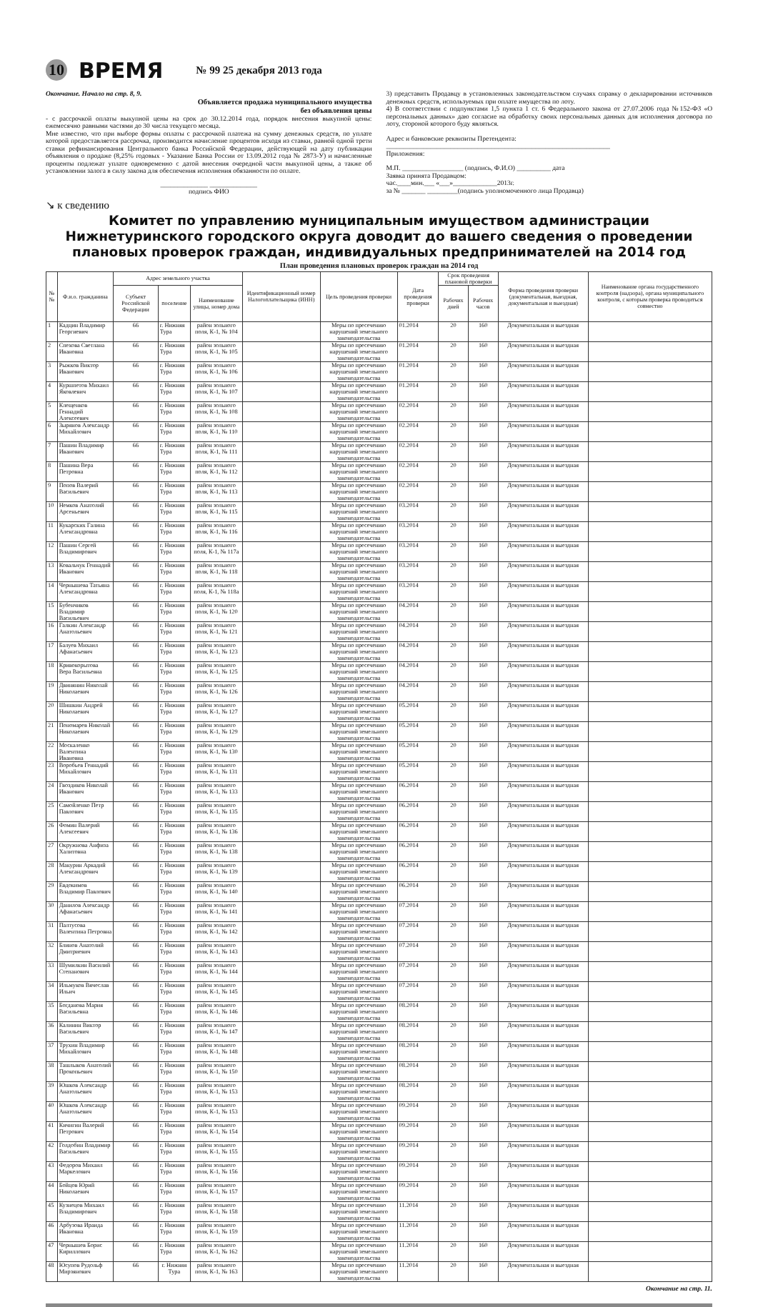10
ВРЕМЯ
№ 99 25 декабря 2013 года
Окончание. Начало на стр. 8, 9.
Объявляется продажа муниципального имущества
без объявления цены
- с рассрочкой оплаты выкупной цены на срок до 30.12.2014 года, порядок внесения выкупной цены: ежемесячно равными частями до 30 числа текущего месяца.
Мне известно, что при выборе формы оплаты с рассрочкой платежа на сумму денежных средств, по уплате которой предоставляется рассрочка, производится начисление процентов исходя из ставки, равной одной трети ставки рефинансирования Центрального банка Российской Федерации, действующей на дату публикации объявления о продаже (8,25% годовых - Указание Банка России от 13.09.2012 года № 2873-У) и начисленные проценты подлежат уплате одновременно с датой внесения очередной части выкупной цены, а также об установлении залога в силу закона для обеспечения исполнения обязанности по оплате.
______________ ______________
подпись ФИО
3) представить Продавцу в установленных законодательством случаях справку о декларировании источников денежных средств, используемых при оплате имущества по лоту.
4) В соответствии с подпунктами 1,5 пункта 1 ст. 6 Федерального закона от 27.07.2006 года №152-ФЗ «О персональных данных» даю согласие на обработку своих персональных данных для исполнения договора по лоту, стороной которого буду являться.
Адрес и банковские реквизиты Претендента:
__________________________________________________________________
Приложения:
М.П. __________________ (подпись, Ф.И.О) __________ дата
Заявка принята Продавцом:
час.____мин.___ «___»_____________2013г.
за № _______ _________(подпись уполномоченного лица Продавца)
↘ к сведению
Комитет по управлению муниципальным имуществом администрации Нижнетуринского городского округа доводит до вашего сведения о проведении плановых проверок граждан, индивидуальных предпринимателей на 2014 год
План проведения плановых проверок граждан на 2014 год
| № № | Ф.и.о. гражданина | Адрес земельного участка | | | Идентификационный номер Налогоплательщика (ИНН) | Цель проведения проверки | Дата проведения проверки | Срок проведения плановой проверки | | Форма проведения проверки (документальная, выездная, документальная и выездная) | Наименование органа государственного контроля (надзора), органа муниципального контроля, с которым проверка проводиться совместно |
| --- | --- | --- | --- | --- | --- | --- | --- | --- | --- | --- | --- |
| | | Субъект Российской Федерации | поселение | Наименование улицы, номер дома | | | | Рабочих дней | Рабочих часов | | |
| 1 | Кадцин Владимир Георгиевич | 66 | г. Нижняя Тура | район зольного поля, К-1, № 104 | | Меры по пресечению нарушений земельного законодательства | 01.2014 | 20 | 160 | Документальная и выездная | |
| 2 | Спехова Светлана Ивановна | 66 | г. Нижняя Тура | район зольного поля, К-1, № 105 | | Меры по пресечению нарушений земельного законодательства | 01.2014 | 20 | 160 | Документальная и выездная | |
| 3 | Рыжков Виктор Иванович | 66 | г. Нижняя Тура | район зольного поля, К-1, № 106 | | Меры по пресечению нарушений земельного законодательства | 01.2014 | 20 | 160 | Документальная и выездная | |
| 4 | Куршпетов Михаил Яковлевич | 66 | г. Нижняя Тура | район зольного поля, К-1, № 107 | | Меры по пресечению нарушений земельного законодательства | 01.2014 | 20 | 160 | Документальная и выездная | |
| 5 | Клещенков Геннадий Алексеевич | 66 | г. Нижняя Тура | район зольного поля, К-1, № 108 | | Меры по пресечению нарушений земельного законодательства | 02.2014 | 20 | 160 | Документальная и выездная | |
| 6 | Зырянов Александр Михайлович | 66 | г. Нижняя Тура | район зольного поля, К-1, № 110 | | Меры по пресечению нарушений земельного законодательства | 02.2014 | 20 | 160 | Документальная и выездная | |
| 7 | Пашин Владимир Иванович | 66 | г. Нижняя Тура | район зольного поля, К-1, № 111 | | Меры по пресечению нарушений земельного законодательства | 02.2014 | 20 | 160 | Документальная и выездная | |
| 8 | Пашина Вера Петровна | 66 | г. Нижняя Тура | район зольного поля, К-1, № 112 | | Меры по пресечению нарушений земельного законодательства | 02.2014 | 20 | 160 | Документальная и выездная | |
| 9 | Попов Валерий Васильевич | 66 | г. Нижняя Тура | район зольного поля, К-1, № 113 | | Меры по пресечению нарушений земельного законодательства | 02.2014 | 20 | 160 | Документальная и выездная | |
| 10 | Немков Анатолий Арсеньевич | 66 | г. Нижняя Тура | район зольного поля, К-1, № 115 | | Меры по пресечению нарушений земельного законодательства | 03.2014 | 20 | 160 | Документальная и выездная | |
| 11 | Кукарских Галина Александровна | 66 | г. Нижняя Тура | район зольного поля, К-1, № 116 | | Меры по пресечению нарушений земельного законодательства | 03.2014 | 20 | 160 | Документальная и выездная | |
| 12 | Пашин Сергей Владимирович | 66 | г. Нижняя Тура | район зольного поля, К-1, № 117а | | Меры по пресечению нарушений земельного законодательства | 03.2014 | 20 | 160 | Документальная и выездная | |
| 13 | Ковальчук Геннадий Иванович | 66 | г. Нижняя Тура | район зольного поля, К-1, № 118 | | Меры по пресечению нарушений земельного законодательства | 03.2014 | 20 | 160 | Документальная и выездная | |
| 14 | Чернышева Татьяна Александровна | 66 | г. Нижняя Тура | район зольного поля, К-1, № 118а | | Меры по пресечению нарушений земельного законодательства | 03.2014 | 20 | 160 | Документальная и выездная | |
| 15 | Бубенчиков Владимир Васильевич | 66 | г. Нижняя Тура | район зольного поля, К-1, № 120 | | Меры по пресечению нарушений земельного законодательства | 04.2014 | 20 | 160 | Документальная и выездная | |
| 16 | Галкин Александр Анатольевич | 66 | г. Нижняя Тура | район зольного поля, К-1, № 121 | | Меры по пресечению нарушений земельного законодательства | 04.2014 | 20 | 160 | Документальная и выездная | |
| 17 | Балуев Михаил Афанасьевич | 66 | г. Нижняя Тура | район зольного поля, К-1, № 123 | | Меры по пресечению нарушений земельного законодательства | 04.2014 | 20 | 160 | Документальная и выездная | |
| 18 | Кривокорытова Вера Васильевна | 66 | г. Нижняя Тура | район зольного поля, К-1, № 125 | | Меры по пресечению нарушений земельного законодательства | 04.2014 | 20 | 160 | Документальная и выездная | |
| 19 | Двинянин Николай Николаевич | 66 | г. Нижняя Тура | район зольного поля, К-1, № 126 | | Меры по пресечению нарушений земельного законодательства | 04.2014 | 20 | 160 | Документальная и выездная | |
| 20 | Шишкин Андрей Николаевич | 66 | г. Нижняя Тура | район зольного поля, К-1, № 127 | | Меры по пресечению нарушений земельного законодательства | 05.2014 | 20 | 160 | Документальная и выездная | |
| 21 | Пономарев Николай Николаевич | 66 | г. Нижняя Тура | район зольного поля, К-1, № 129 | | Меры по пресечению нарушений земельного законодательства | 05.2014 | 20 | 160 | Документальная и выездная | |
| 22 | Москаленко Валентина Ивановна | 66 | г. Нижняя Тура | район зольного поля, К-1, № 130 | | Меры по пресечению нарушений земельного законодательства | 05.2014 | 20 | 160 | Документальная и выездная | |
| 23 | Воробьев Геннадий Михайлович | 66 | г. Нижняя Тура | район зольного поля, К-1, № 131 | | Меры по пресечению нарушений земельного законодательства | 05.2014 | 20 | 160 | Документальная и выездная | |
| 24 | Гвоздиков Николай Иванович | 66 | г. Нижняя Тура | район зольного поля, К-1, № 133 | | Меры по пресечению нарушений земельного законодательства | 06.2014 | 20 | 160 | Документальная и выездная | |
| 25 | Самойленко Петр Павлович | 66 | г. Нижняя Тура | район зольного поля, К-1, № 135 | | Меры по пресечению нарушений земельного законодательства | 06.2014 | 20 | 160 | Документальная и выездная | |
| 26 | Фомин Валерий Алексеевич | 66 | г. Нижняя Тура | район зольного поля, К-1, № 136 | | Меры по пресечению нарушений земельного законодательства | 06.2014 | 20 | 160 | Документальная и выездная | |
| 27 | Окружнова Анфиза Халитовна | 66 | г. Нижняя Тура | район зольного поля, К-1, № 138 | | Меры по пресечению нарушений земельного законодательства | 06.2014 | 20 | 160 | Документальная и выездная | |
| 28 | Макурин Аркадий Александрович | 66 | г. Нижняя Тура | район зольного поля, К-1, № 139 | | Меры по пресечению нарушений земельного законодательства | 06.2014 | 20 | 160 | Документальная и выездная | |
| 29 | Евдокимов Владимир Павлович | 66 | г. Нижняя Тура | район зольного поля, К-1, № 140 | | Меры по пресечению нарушений земельного законодательства | 06.2014 | 20 | 160 | Документальная и выездная | |
| 30 | Данилов Александр Афанасьевич | 66 | г. Нижняя Тура | район зольного поля, К-1, № 141 | | Меры по пресечению нарушений земельного законодательства | 07.2014 | 20 | 160 | Документальная и выездная | |
| 31 | Палтусова Валентина Петровна | 66 | г. Нижняя Тура | район зольного поля, К-1, № 142 | | Меры по пресечению нарушений земельного законодательства | 07.2014 | 20 | 160 | Документальная и выездная | |
| 32 | Блинов Анатолий Дмитриевич | 66 | г. Нижняя Тура | район зольного поля, К-1, № 143 | | Меры по пресечению нарушений земельного законодательства | 07.2014 | 20 | 160 | Документальная и выездная | |
| 33 | Шумилкин Василий Степанович | 66 | г. Нижняя Тура | район зольного поля, К-1, № 144 | | Меры по пресечению нарушений земельного законодательства | 07.2014 | 20 | 160 | Документальная и выездная | |
| 34 | Ильмуков Вячеслав Ильич | 66 | г. Нижняя Тура | район зольного поля, К-1, № 145 | | Меры по пресечению нарушений земельного законодательства | 07.2014 | 20 | 160 | Документальная и выездная | |
| 35 | Богданова Мария Васильевна | 66 | г. Нижняя Тура | район зольного поля, К-1, № 146 | | Меры по пресечению нарушений земельного законодательства | 08.2014 | 20 | 160 | Документальная и выездная | |
| 36 | Калинин Виктор Васильевич | 66 | г. Нижняя Тура | район зольного поля, К-1, № 147 | | Меры по пресечению нарушений земельного законодательства | 08.2014 | 20 | 160 | Документальная и выездная | |
| 37 | Трухин Владимир Михайлович | 66 | г. Нижняя Тура | район зольного поля, К-1, № 148 | | Меры по пресечению нарушений земельного законодательства | 08.2014 | 20 | 160 | Документальная и выездная | |
| 38 | Ташлыков Анатолий Прокопьевич | 66 | г. Нижняя Тура | район зольного поля, К-1, № 150 | | Меры по пресечению нарушений земельного законодательства | 08.2014 | 20 | 160 | Документальная и выездная | |
| 39 | Юшков Александр Анатольевич | 66 | г. Нижняя Тура | район зольного поля, К-1, № 153 | | Меры по пресечению нарушений земельного законодательства | 08.2014 | 20 | 160 | Документальная и выездная | |
| 40 | Юшков Александр Анатольевич | 66 | г. Нижняя Тура | район зольного поля, К-1, № 153 | | Меры по пресечению нарушений земельного законодательства | 09.2014 | 20 | 160 | Документальная и выездная | |
| 41 | Кичигин Валерий Петрович | 66 | г. Нижняя Тура | район зольного поля, К-1, № 154 | | Меры по пресечению нарушений земельного законодательства | 09.2014 | 20 | 160 | Документальная и выездная | |
| 42 | Голдобин Владимир Васильевич | 66 | г. Нижняя Тура | район зольного поля, К-1, № 155 | | Меры по пресечению нарушений земельного законодательства | 09.2014 | 20 | 160 | Документальная и выездная | |
| 43 | Федоров Михаил Маркелович | 66 | г. Нижняя Тура | район зольного поля, К-1, № 156 | | Меры по пресечению нарушений земельного законодательства | 09.2014 | 20 | 160 | Документальная и выездная | |
| 44 | Бойцов Юрий Николаевич | 66 | г. Нижняя Тура | район зольного поля, К-1, № 157 | | Меры по пресечению нарушений земельного законодательства | 09.2014 | 20 | 160 | Документальная и выездная | |
| 45 | Кузнецов Михаил Владимирович | 66 | г. Нижняя Тура | район зольного поля, К-1, № 158 | | Меры по пресечению нарушений земельного законодательства | 11.2014 | 20 | 160 | Документальная и выездная | |
| 46 | Арбузова Ираида Ивановна | 66 | г. Нижняя Тура | район зольного поля, К-1, № 159 | | Меры по пресечению нарушений земельного законодательства | 11.2014 | 20 | 160 | Документальная и выездная | |
| 47 | Чернышев Борис Кириллович | 66 | г. Нижняя Тура | район зольного поля, К-1, № 162 | | Меры по пресечению нарушений земельного законодательства | 11.2014 | 20 | 160 | Документальная и выездная | |
| 48 | Юсупов Рудольф Мирзянович | 66 | г. Нижняя Тура | район зольного поля, К-1, № 163 | | Меры по пресечению нарушений земельного законодательства | 11.2014 | 20 | 160 | Документальная и выездная | |
Окончание на стр. 11.